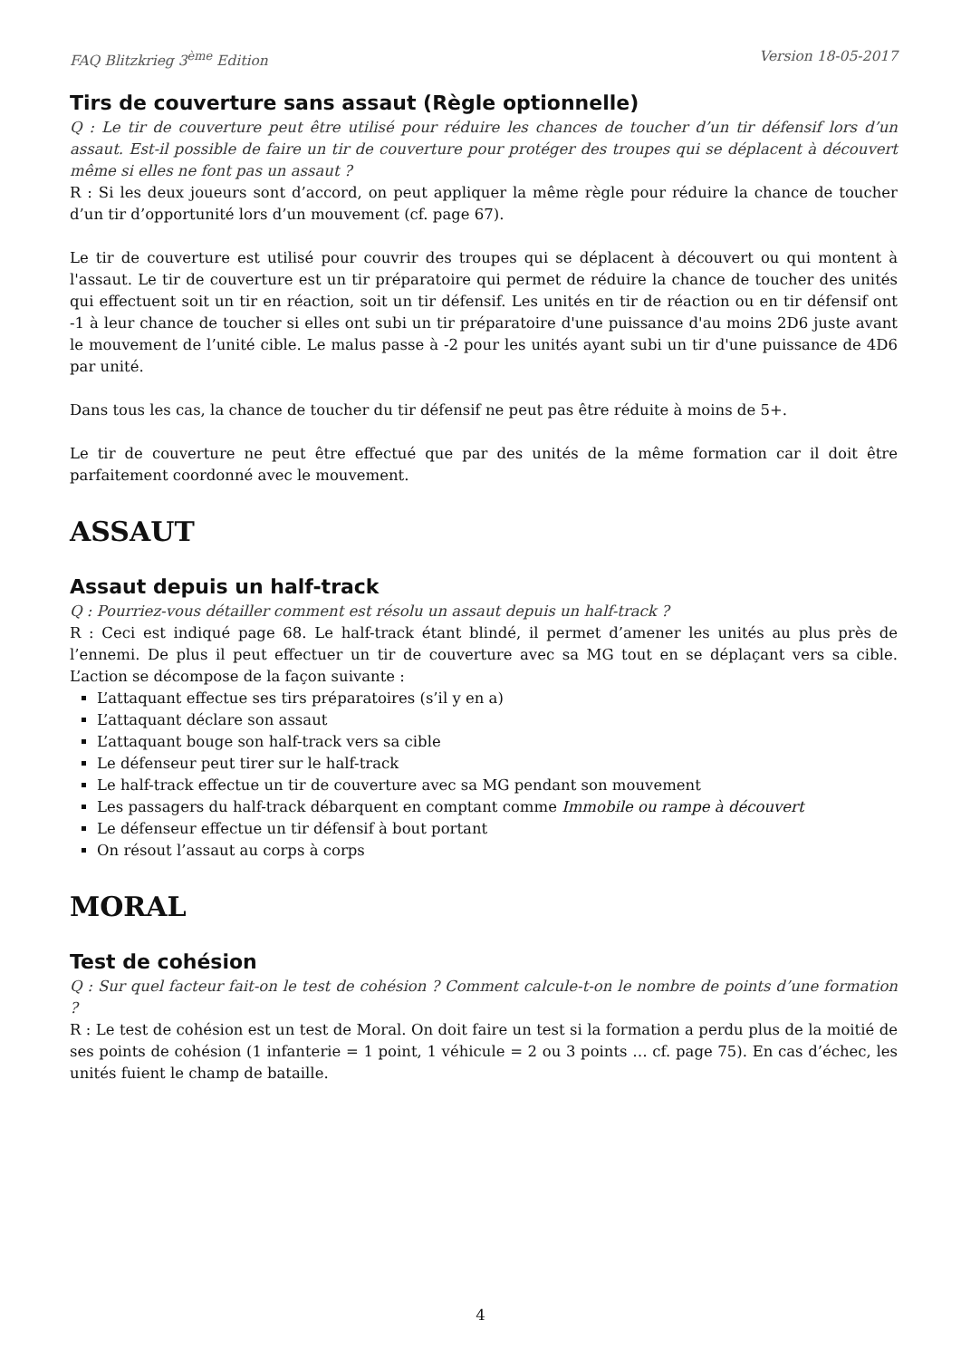FAQ Blitzkrieg 3<sup>ème</sup> Edition Version 18-05-2017
Tirs de couverture sans assaut (Règle optionnelle)
Q : Le tir de couverture peut être utilisé pour réduire les chances de toucher d’un tir défensif lors d’un assaut. Est-il possible de faire un tir de couverture pour protéger des troupes qui se déplacent à découvert même si elles ne font pas un assaut ?
R : Si les deux joueurs sont d’accord, on peut appliquer la même règle pour réduire la chance de toucher d’un tir d’opportunité lors d’un mouvement (cf. page 67).
Le tir de couverture est utilisé pour couvrir des troupes qui se déplacent à découvert ou qui montent à l'assaut. Le tir de couverture est un tir préparatoire qui permet de réduire la chance de toucher des unités qui effectuent soit un tir en réaction, soit un tir défensif. Les unités en tir de réaction ou en tir défensif ont -1 à leur chance de toucher si elles ont subi un tir préparatoire d'une puissance d'au moins 2D6 juste avant le mouvement de l’unité cible. Le malus passe à -2 pour les unités ayant subi un tir d'une puissance de 4D6 par unité.
Dans tous les cas, la chance de toucher du tir défensif ne peut pas être réduite à moins de 5+.
Le tir de couverture ne peut être effectué que par des unités de la même formation car il doit être parfaitement coordonné avec le mouvement.
ASSAUT
Assaut depuis un half-track
Q : Pourriez-vous détailler comment est résolu un assaut depuis un half-track ?
R : Ceci est indiqué page 68. Le half-track étant blindé, il permet d’amener les unités au plus près de l’ennemi. De plus il peut effectuer un tir de couverture avec sa MG tout en se déplaçant vers sa cible. L’action se décompose de la façon suivante :
L’attaquant effectue ses tirs préparatoires (s’il y en a)
L’attaquant déclare son assaut
L’attaquant bouge son half-track vers sa cible
Le défenseur peut tirer sur le half-track
Le half-track effectue un tir de couverture avec sa MG pendant son mouvement
Les passagers du half-track débarquent en comptant comme Immobile ou rampe à découvert
Le défenseur effectue un tir défensif à bout portant
On résout l’assaut au corps à corps
MORAL
Test de cohésion
Q : Sur quel facteur fait-on le test de cohésion ? Comment calcule-t-on le nombre de points d’une formation ?
R : Le test de cohésion est un test de Moral. On doit faire un test si la formation a perdu plus de la moitié de ses points de cohésion (1 infanterie = 1 point, 1 véhicule = 2 ou 3 points … cf. page 75). En cas d’échec, les unités fuient le champ de bataille.
4